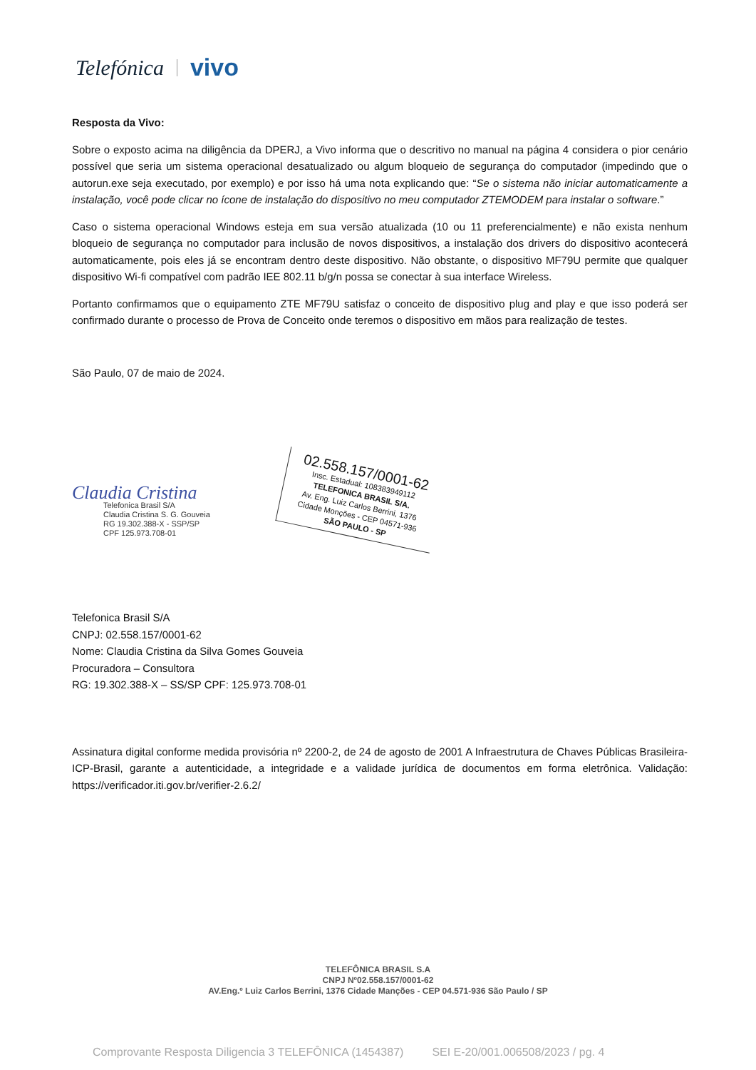Telefónica vivo
Resposta da Vivo:
Sobre o exposto acima na diligência da DPERJ, a Vivo informa que o descritivo no manual na página 4 considera o pior cenário possível que seria um sistema operacional desatualizado ou algum bloqueio de segurança do computador (impedindo que o autorun.exe seja executado, por exemplo) e por isso há uma nota explicando que: “Se o sistema não iniciar automaticamente a instalação, você pode clicar no ícone de instalação do dispositivo no meu computador ZTEMODEM para instalar o software.”
Caso o sistema operacional Windows esteja em sua versão atualizada (10 ou 11 preferencialmente) e não exista nenhum bloqueio de segurança no computador para inclusão de novos dispositivos, a instalação dos drivers do dispositivo acontecerá automaticamente, pois eles já se encontram dentro deste dispositivo. Não obstante, o dispositivo MF79U permite que qualquer dispositivo Wi-fi compatível com padrão IEE 802.11 b/g/n possa se conectar à sua interface Wireless.
Portanto confirmamos que o equipamento ZTE MF79U satisfaz o conceito de dispositivo plug and play e que isso poderá ser confirmado durante o processo de Prova de Conceito onde teremos o dispositivo em mãos para realização de testes.
São Paulo, 07 de maio de 2024.
Claudia Cristina
Telefonica Brasil S/A
Claudia Cristina S. G. Gouveia
RG 19.302.388-X - SSP/SP
CPF 125.973.708-01
02.558.157/0001-62
Insc. Estadual: 108383949112
TELEFONICA BRASIL S/A.
Av. Eng. Luiz Carlos Berrini, 1376
Cidade Monções - CEP 04571-936
SÃO PAULO - SP
Telefonica Brasil S/A
CNPJ: 02.558.157/0001-62
Nome: Claudia Cristina da Silva Gomes Gouveia
Procuradora – Consultora
RG: 19.302.388-X – SS/SP CPF: 125.973.708-01
Assinatura digital conforme medida provisória nº 2200-2, de 24 de agosto de 2001 A Infraestrutura de Chaves Públicas Brasileira-ICP-Brasil, garante a autenticidade, a integridade e a validade jurídica de documentos em forma eletrônica. Validação: https://verificador.iti.gov.br/verifier-2.6.2/
TELEFÔNICA BRASIL S.A
CNPJ Nº02.558.157/0001-62
AV.Eng.º Luiz Carlos Berrini, 1376 Cidade Manções - CEP 04.571-936 São Paulo / SP
Comprovante Resposta Diligencia 3 TELEFÔNICA (1454387) SEI E-20/001.006508/2023 / pg. 4